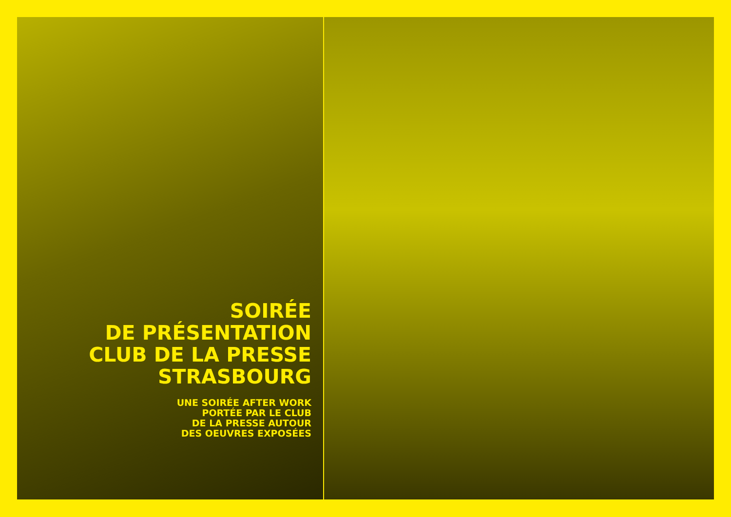SOIRÉE
DE PRÉSENTATION
CLUB DE LA PRESSE
STRASBOURG
UNE SOIRÉE AFTER WORK
PORTÉE PAR LE CLUB
DE LA PRESSE AUTOUR
DES OEUVRES EXPOSÉES